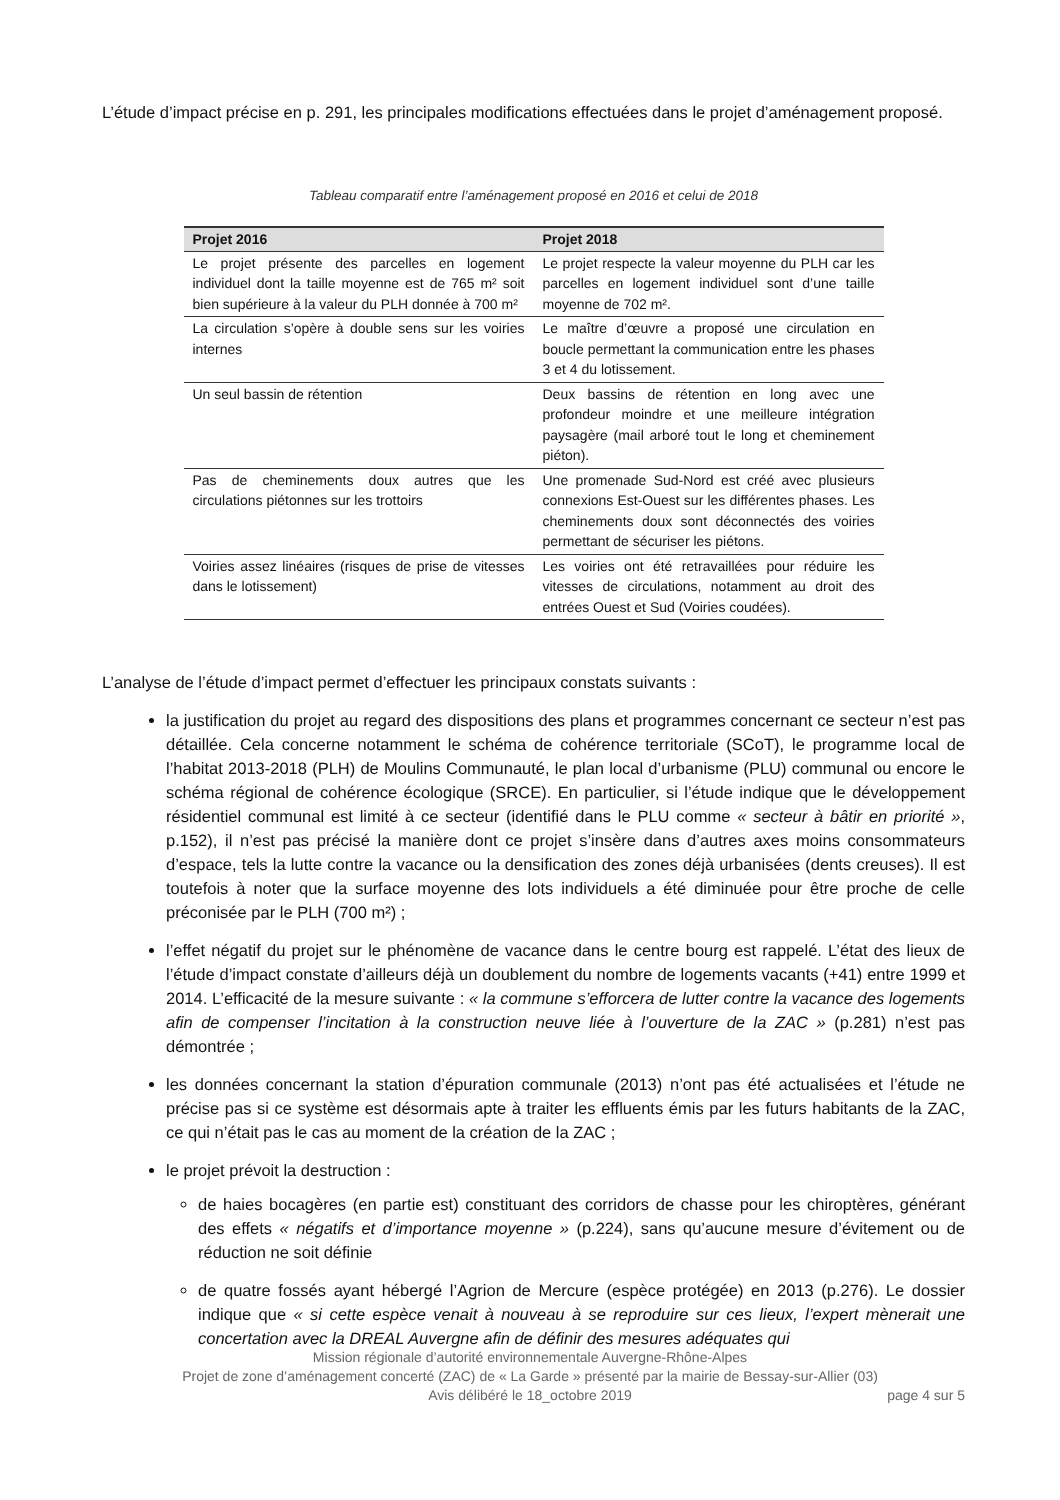L’étude d’impact précise en p. 291, les principales modifications effectuées dans le projet d’aménagement proposé.
Tableau comparatif entre l’aménagement proposé en 2016 et celui de 2018
| Projet 2016 | Projet 2018 |
| --- | --- |
| Le projet présente des parcelles en logement individuel dont la taille moyenne est de 765 m² soit bien supérieure à la valeur du PLH donnée à 700 m² | Le projet respecte la valeur moyenne du PLH car les parcelles en logement individuel sont d’une taille moyenne de 702 m². |
| La circulation s’opère à double sens sur les voiries internes | Le maître d’œuvre a proposé une circulation en boucle permettant la communication entre les phases 3 et 4 du lotissement. |
| Un seul bassin de rétention | Deux bassins de rétention en long avec une profondeur moindre et une meilleure intégration paysagère (mail arboré tout le long et cheminement piéton). |
| Pas de cheminements doux autres que les circulations piétonnes sur les trottoirs | Une promenade Sud-Nord est créé avec plusieurs connexions Est-Ouest sur les différentes phases. Les cheminements doux sont déconnectés des voiries permettant de sécuriser les piétons. |
| Voiries assez linéaires (risques de prise de vitesses dans le lotissement) | Les voiries ont été retravaillées pour réduire les vitesses de circulations, notamment au droit des entrées Ouest et Sud (Voiries coudées). |
L’analyse de l’étude d’impact permet d’effectuer les principaux constats suivants :
la justification du projet au regard des dispositions des plans et programmes concernant ce secteur n’est pas détaillée. Cela concerne notamment le schéma de cohérence territoriale (SCoT), le programme local de l’habitat 2013-2018 (PLH) de Moulins Communauté, le plan local d’urbanisme (PLU) communal ou encore le schéma régional de cohérence écologique (SRCE). En particulier, si l’étude indique que le développement résidentiel communal est limité à ce secteur (identifié dans le PLU comme « secteur à bâtir en priorité », p.152), il n’est pas précisé la manière dont ce projet s’insère dans d’autres axes moins consommateurs d’espace, tels la lutte contre la vacance ou la densification des zones déjà urbanisées (dents creuses). Il est toutefois à noter que la surface moyenne des lots individuels a été diminuée pour être proche de celle préconisée par le PLH (700 m²) ;
l’effet négatif du projet sur le phénomène de vacance dans le centre bourg est rappelé. L’état des lieux de l’étude d’impact constate d’ailleurs déjà un doublement du nombre de logements vacants (+41) entre 1999 et 2014. L’efficacité de la mesure suivante : « la commune s’efforcera de lutter contre la vacance des logements afin de compenser l’incitation à la construction neuve liée à l’ouverture de la ZAC » (p.281) n’est pas démontrée ;
les données concernant la station d’épuration communale (2013) n’ont pas été actualisées et l’étude ne précise pas si ce système est désormais apte à traiter les effluents émis par les futurs habitants de la ZAC, ce qui n’était pas le cas au moment de la création de la ZAC ;
le projet prévoit la destruction :
de haies bocagères (en partie est) constituant des corridors de chasse pour les chiroptères, générant des effets « négatifs et d’importance moyenne » (p.224), sans qu’aucune mesure d’évitement ou de réduction ne soit définie
de quatre fossés ayant hébergé l’Agrion de Mercure (espèce protégée) en 2013 (p.276). Le dossier indique que « si cette espèce venait à nouveau à se reproduire sur ces lieux, l’expert mènerait une concertation avec la DREAL Auvergne afin de définir des mesures adéquates qui
Mission régionale d’autorité environnementale Auvergne-Rhône-Alpes
Projet de zone d’aménagement concerté (ZAC) de « La Garde » présenté par la mairie de Bessay-sur-Allier (03)
Avis délibéré le 18_octobre 2019
page 4 sur 5